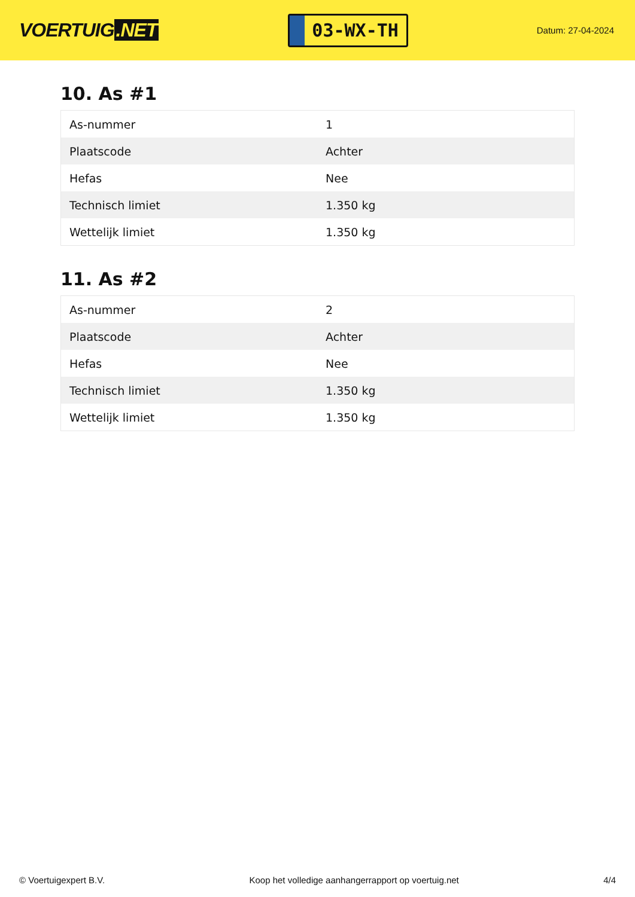VOERTUIG.NET
03-WX-TH
Datum: 27-04-2024
10. As #1
| As-nummer | 1 |
| Plaatscode | Achter |
| Hefas | Nee |
| Technisch limiet | 1.350 kg |
| Wettelijk limiet | 1.350 kg |
11. As #2
| As-nummer | 2 |
| Plaatscode | Achter |
| Hefas | Nee |
| Technisch limiet | 1.350 kg |
| Wettelijk limiet | 1.350 kg |
© Voertuigexpert B.V. Koop het volledige aanhangerrapport op voertuig.net 4/4